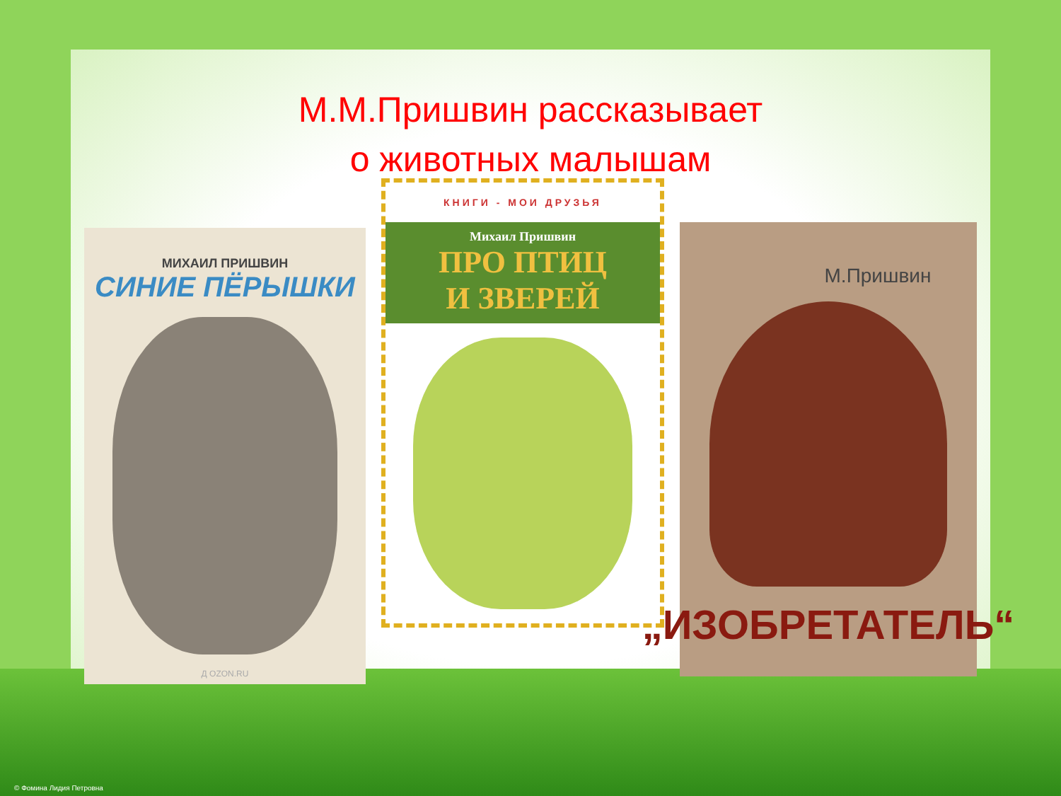М.М.Пришвин рассказывает
о животных малышам
МИХАИЛ ПРИШВИН
СИНИЕ ПЁРЫШКИ
Д OZON.RU
КНИГИ - МОИ ДРУЗЬЯ
Михаил Пришвин
ПРО ПТИЦ
И ЗВЕРЕЙ
М.Пришвин
„ИЗОБРЕТАТЕЛЬ“
© Фомина Лидия Петровна